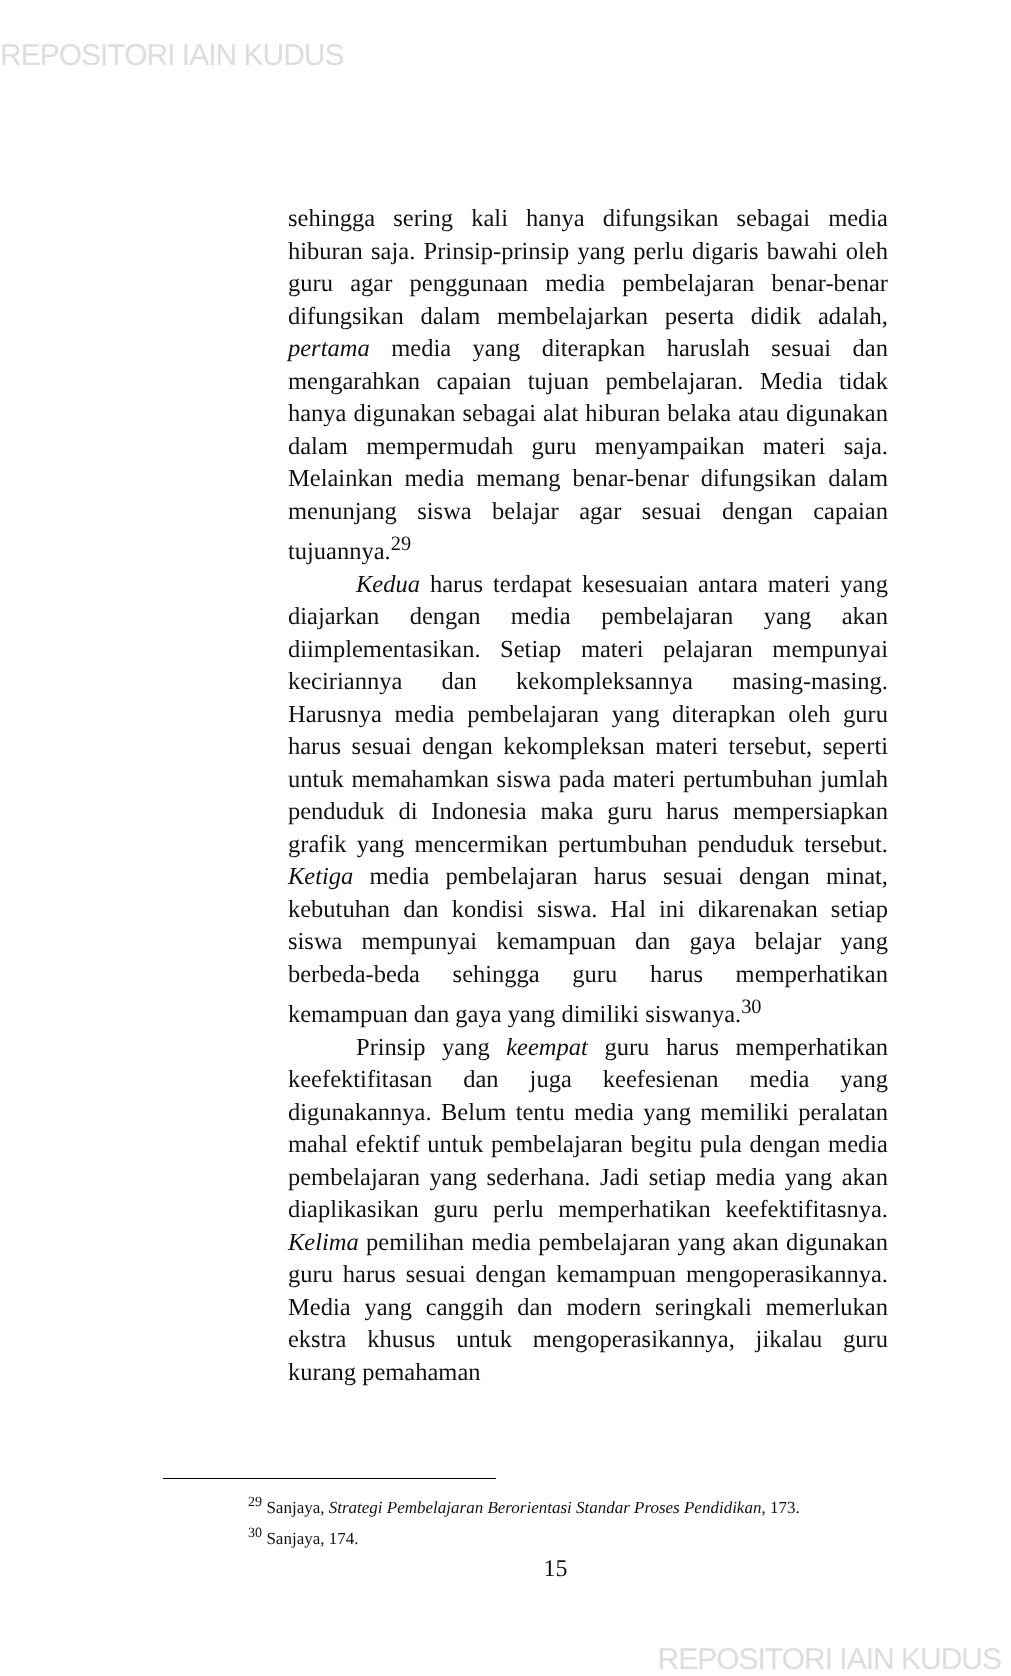REPOSITORI IAIN KUDUS
sehingga sering kali hanya difungsikan sebagai media hiburan saja. Prinsip-prinsip yang perlu digaris bawahi oleh guru agar penggunaan media pembelajaran benar-benar difungsikan dalam membelajarkan peserta didik adalah, pertama media yang diterapkan haruslah sesuai dan mengarahkan capaian tujuan pembelajaran. Media tidak hanya digunakan sebagai alat hiburan belaka atau digunakan dalam mempermudah guru menyampaikan materi saja. Melainkan media memang benar-benar difungsikan dalam menunjang siswa belajar agar sesuai dengan capaian tujuannya.<sup>29</sup>
Kedua harus terdapat kesesuaian antara materi yang diajarkan dengan media pembelajaran yang akan diimplementasikan. Setiap materi pelajaran mempunyai keciriannya dan kekompleksannya masing-masing. Harusnya media pembelajaran yang diterapkan oleh guru harus sesuai dengan kekompleksan materi tersebut, seperti untuk memahamkan siswa pada materi pertumbuhan jumlah penduduk di Indonesia maka guru harus mempersiapkan grafik yang mencermikan pertumbuhan penduduk tersebut. Ketiga media pembelajaran harus sesuai dengan minat, kebutuhan dan kondisi siswa. Hal ini dikarenakan setiap siswa mempunyai kemampuan dan gaya belajar yang berbeda-beda sehingga guru harus memperhatikan kemampuan dan gaya yang dimiliki siswanya.<sup>30</sup>
Prinsip yang keempat guru harus memperhatikan keefektifitasan dan juga keefesienan media yang digunakannya. Belum tentu media yang memiliki peralatan mahal efektif untuk pembelajaran begitu pula dengan media pembelajaran yang sederhana. Jadi setiap media yang akan diaplikasikan guru perlu memperhatikan keefektifitasnya. Kelima pemilihan media pembelajaran yang akan digunakan guru harus sesuai dengan kemampuan mengoperasikannya. Media yang canggih dan modern seringkali memerlukan ekstra khusus untuk mengoperasikannya, jikalau guru kurang pemahaman
<sup>29</sup> Sanjaya, Strategi Pembelajaran Berorientasi Standar Proses Pendidikan, 173.
<sup>30</sup> Sanjaya, 174.
15
REPOSITORI IAIN KUDUS